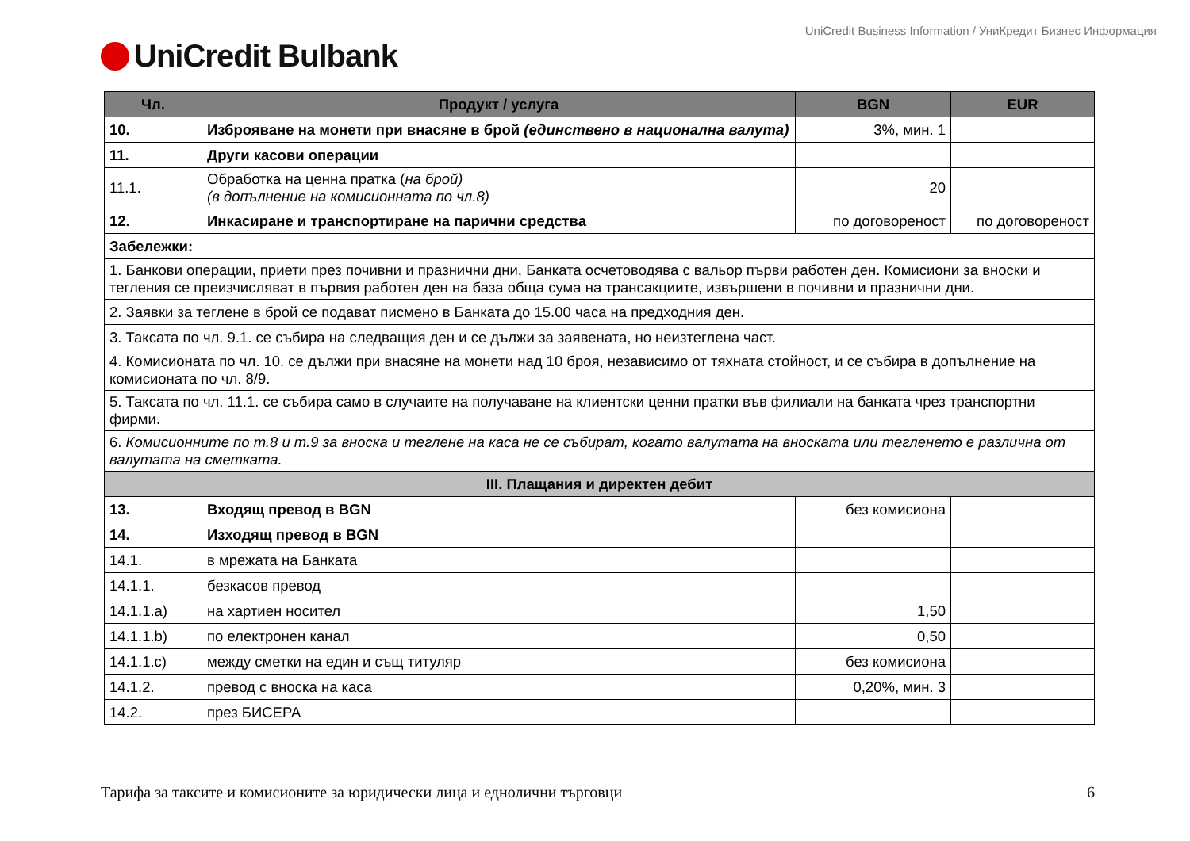UniCredit Bulbank
UniCredit Business Information / УниКредит Бизнес Информация
| Чл. | Продукт / услуга | BGN | EUR |
| --- | --- | --- | --- |
| 10. | Изброяване на монети при внасяне в брой (единствено в национална валута) | 3%, мин. 1 | |
| 11. | Други касови операции | | |
| 11.1. | Обработка на ценна пратка ( на брой) (в допълнение на комисионната по чл.8) | 20 | |
| 12. | Инкасиране и транспортиране на парични средства | по договореност | по договореност |
| Забележки: | | | |
| 1. Банкови операции, приети през почивни и празнични дни, Банката осчетоводява с вальор първи работен ден. Комисиони за вноски и тегления се преизчисляват в първия работен ден на база обща сума на трансакциите, извършени в почивни и празнични дни. | | | |
| 2. Заявки за теглене в брой се подават писмено в Банката до 15.00 часа на предходния ден. | | | |
| 3. Таксата по чл. 9.1. се събира на следващия ден и се дължи за заявената, но неизтеглена част. | | | |
| 4. Комисионата по чл. 10. се дължи при внасяне на монети над 10 броя, независимо от тяхната стойност, и се събира в допълнение на комисионата по чл. 8/9. | | | |
| 5. Таксата по чл. 11.1. се събира само в случаите на получаване на клиентски ценни пратки във филиали на банката чрез транспортни фирми. | | | |
| 6. Комисионните по т.8 и т.9 за вноска и теглене на каса не се събират, когато валутата на вноската или тегленето е различна от валутата на сметката. | | | |
| III. Плащания и директен дебит | | | |
| 13. | Входящ превод в BGN | без комисиона | |
| 14. | Изходящ превод в BGN | | |
| 14.1. | в мрежата на Банката | | |
| 14.1.1. | безкасов превод | | |
| 14.1.1.a) | на хартиен носител | 1,50 | |
| 14.1.1.b) | по електронен канал | 0,50 | |
| 14.1.1.c) | между сметки на един и същ титуляр | без комисиона | |
| 14.1.2. | превод с вноска на каса | 0,20%, мин. 3 | |
| 14.2. | през БИСЕРА | | |
Тарифа за таксите и комисионите за юридически лица и еднолични търговци 6